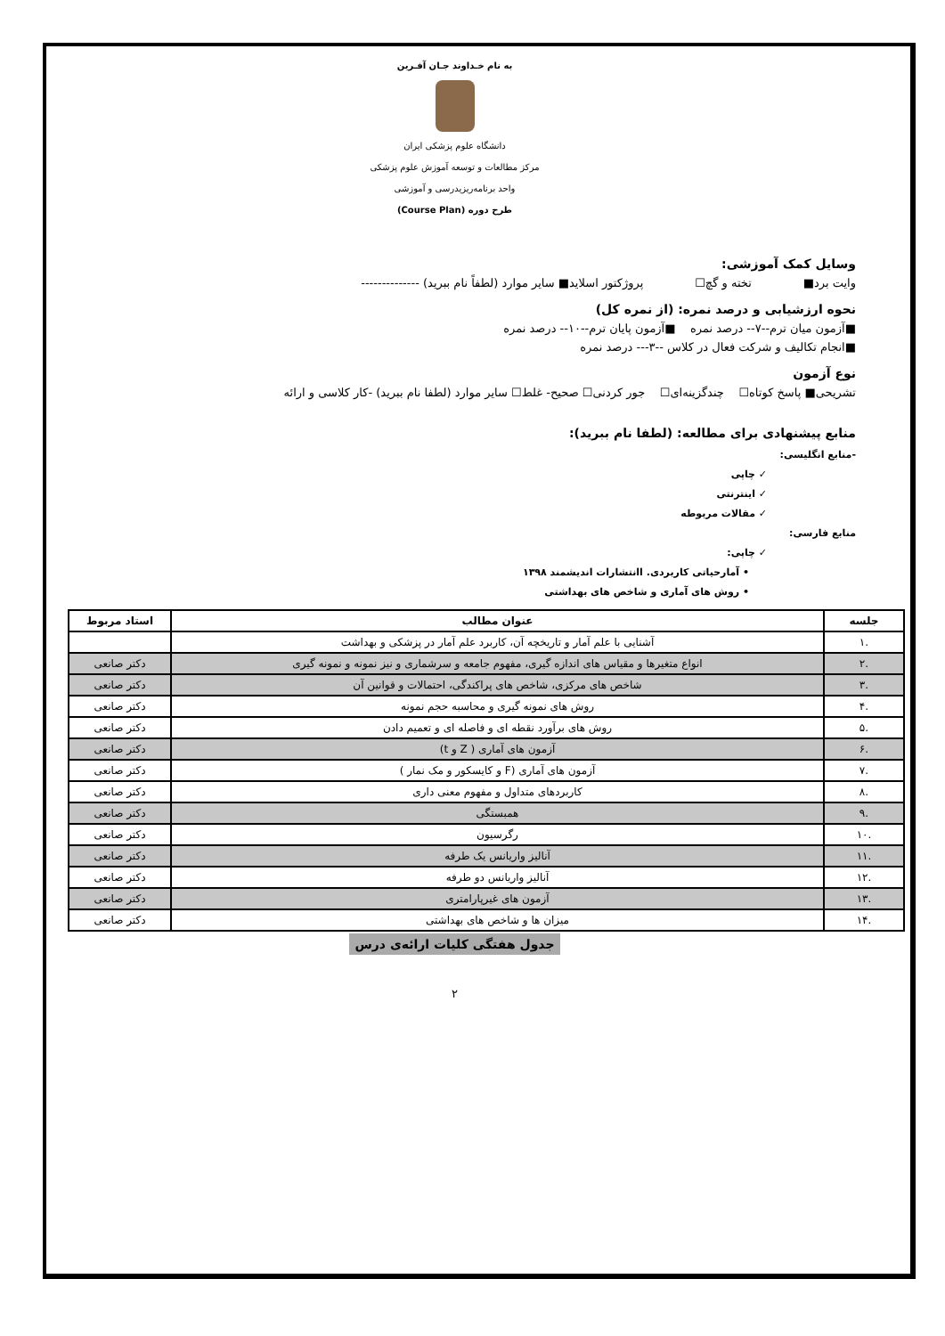به نام خـداوند جـان آفـرین
دانشگاه علوم پزشکی ایران
مرکز مطالعات و توسعه آموزش علوم پزشکی
واحد برنامه‌ریزیدرسی و آموزشی
طرح دوره (Course Plan)
وسایل کمک آموزشی:
وایت برد■ تخته و گچ☐ پروژکتور اسلاید■ سایر موارد (لطفاً نام ببرید) --------------
نحوه ارزشیابی و درصد نمره: (از نمره کل)
■آزمون میان ترم--۷-- درصد نمره ■آزمون پایان ترم--۱۰-- درصد نمره
■انجام تکالیف و شرکت فعال در کلاس --۳--- درصد نمره
نوع آزمون
تشریحی■ پاسخ کوتاه☐ چندگزینه‌ای☐ جور کردنی☐ صحیح- غلط☐ سایر موارد (لطفا نام ببرید) -کار کلاسی و ارائه
منابع پیشنهادی برای مطالعه: (لطفا نام ببرید):
-منابع انگلیسی:
✓ چاپی
✓ اینترنتی
✓ مقالات مربوطه
منابع فارسی:
✓ چاپی:
• آمارحیاتی کاربردی. اانتشارات اندیشمند ۱۳۹۸
• روش های آماری و شاخص های بهداشتی
| جلسه | عنوان مطالب | استاد مربوط |
| --- | --- | --- |
| .۱ | آشنایی با علم آمار و تاریخچه آن، کاربرد علم آمار در پزشکی و بهداشت | |
| .۲ | انواع متغیرها و مقیاس های اندازه گیری، مفهوم جامعه و سرشماری و نیز نمونه و نمونه گیری | دکتر صانعی |
| .۳ | شاخص های مرکزی، شاخص های پراکندگی، احتمالات و قوانین آن | دکتر صانعی |
| .۴ | روش های نمونه گیری و محاسبه حجم نمونه | دکتر صانعی |
| .۵ | روش های برآورد نقطه ای و فاصله ای و تعمیم دادن | دکتر صانعی |
| .۶ | آزمون های آماری ( Z و t) | دکتر صانعی |
| .۷ | آزمون های آماری (F و کایسکور و مک نمار ) | دکتر صانعی |
| .۸ | کاربردهای متداول و مفهوم معنی داری | دکتر صانعی |
| .۹ | همبستگی | دکتر صانعی |
| .۱۰ | رگرسیون | دکتر صانعی |
| .۱۱ | آنالیز واریانس یک طرفه | دکتر صانعی |
| .۱۲ | آنالیز واریانس دو طرفه | دکتر صانعی |
| .۱۳ | آزمون های غیرپارامتری | دکتر صانعی |
| .۱۴ | میزان ها و شاخص های بهداشتی | دکتر صانعی |
جدول هفتگی کلیات ارائه‌ی درس
۲